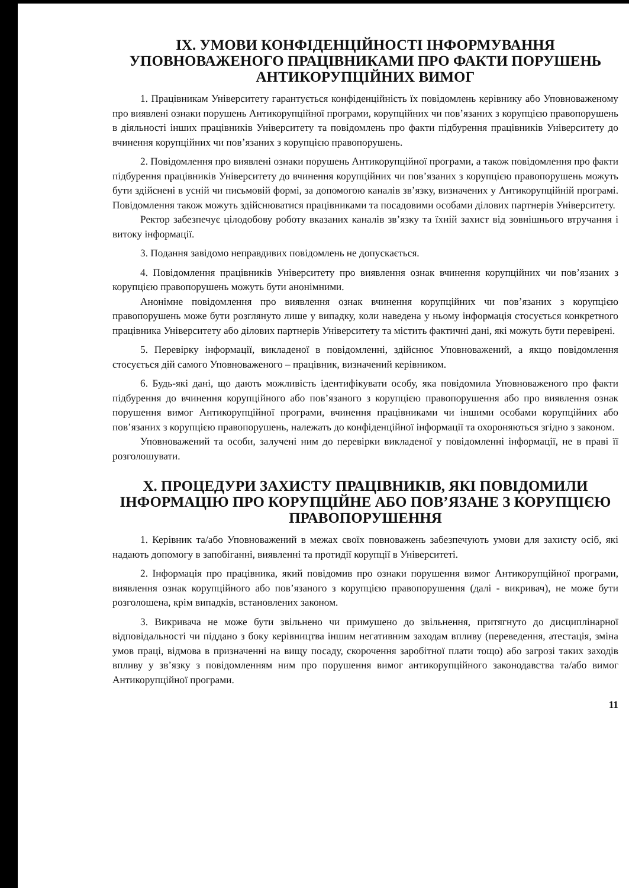IX. УМОВИ КОНФІДЕНЦІЙНОСТІ ІНФОРМУВАННЯ УПОВНОВАЖЕНОГО ПРАЦІВНИКАМИ ПРО ФАКТИ ПОРУШЕНЬ АНТИКОРУПЦІЙНИХ ВИМОГ
1. Працівникам Університету гарантується конфіденційність їх повідомлень керівнику або Уповноваженому про виявлені ознаки порушень Антикорупційної програми, корупційних чи пов’язаних з корупцією правопорушень в діяльності інших працівників Університету та повідомлень про факти підбурення працівників Університету до вчинення корупційних чи пов’язаних з корупцією правопорушень.
2. Повідомлення про виявлені ознаки порушень Антикорупційної програми, а також повідомлення про факти підбурення працівників Університету до вчинення корупційних чи пов’язаних з корупцією правопорушень можуть бути здійснені в усній чи письмовій формі, за допомогою каналів зв’язку, визначених у Антикорупційній програмі. Повідомлення також можуть здійснюватися працівниками та посадовими особами ділових партнерів Університету.
Ректор забезпечує цілодобову роботу вказаних каналів зв’язку та їхній захист від зовнішнього втручання і витоку інформації.
3. Подання завідомо неправдивих повідомлень не допускається.
4. Повідомлення працівників Університету про виявлення ознак вчинення корупційних чи пов’язаних з корупцією правопорушень можуть бути анонімними.
Анонімне повідомлення про виявлення ознак вчинення корупційних чи пов’язаних з корупцією правопорушень може бути розглянуто лише у випадку, коли наведена у ньому інформація стосується конкретного працівника Університету або ділових партнерів Університету та містить фактичні дані, які можуть бути перевірені.
5. Перевірку інформації, викладеної в повідомленні, здійснює Уповноважений, а якщо повідомлення стосується дій самого Уповноваженого – працівник, визначений керівником.
6. Будь-які дані, що дають можливість ідентифікувати особу, яка повідомила Уповноваженого про факти підбурення до вчинення корупційного або пов’язаного з корупцією правопорушення або про виявлення ознак порушення вимог Антикорупційної програми, вчинення працівниками чи іншими особами корупційних або пов’язаних з корупцією правопорушень, належать до конфіденційної інформації та охороняються згідно з законом.
Уповноважений та особи, залучені ним до перевірки викладеної у повідомленні інформації, не в праві її розголошувати.
X. ПРОЦЕДУРИ ЗАХИСТУ ПРАЦІВНИКІВ, ЯКІ ПОВІДОМИЛИ ІНФОРМАЦІЮ ПРО КОРУПЦІЙНЕ АБО ПОВ’ЯЗАНЕ З КОРУПЦІЄЮ ПРАВОПОРУШЕННЯ
1. Керівник та/або Уповноважений в межах своїх повноважень забезпечують умови для захисту осіб, які надають допомогу в запобіганні, виявленні та протидії корупції в Університеті.
2. Інформація про працівника, який повідомив про ознаки порушення вимог Антикорупційної програми, виявлення ознак корупційного або пов’язаного з корупцією правопорушення (далі - викривач), не може бути розголошена, крім випадків, встановлених законом.
3. Викривача не може бути звільнено чи примушено до звільнення, притягнуто до дисциплінарної відповідальності чи піддано з боку керівництва іншим негативним заходам впливу (переведення, атестація, зміна умов праці, відмова в призначенні на вищу посаду, скорочення заробітної плати тощо) або загрозі таких заходів впливу у зв’язку з повідомленням ним про порушення вимог антикорупційного законодавства та/або вимог Антикорупційної програми.
11